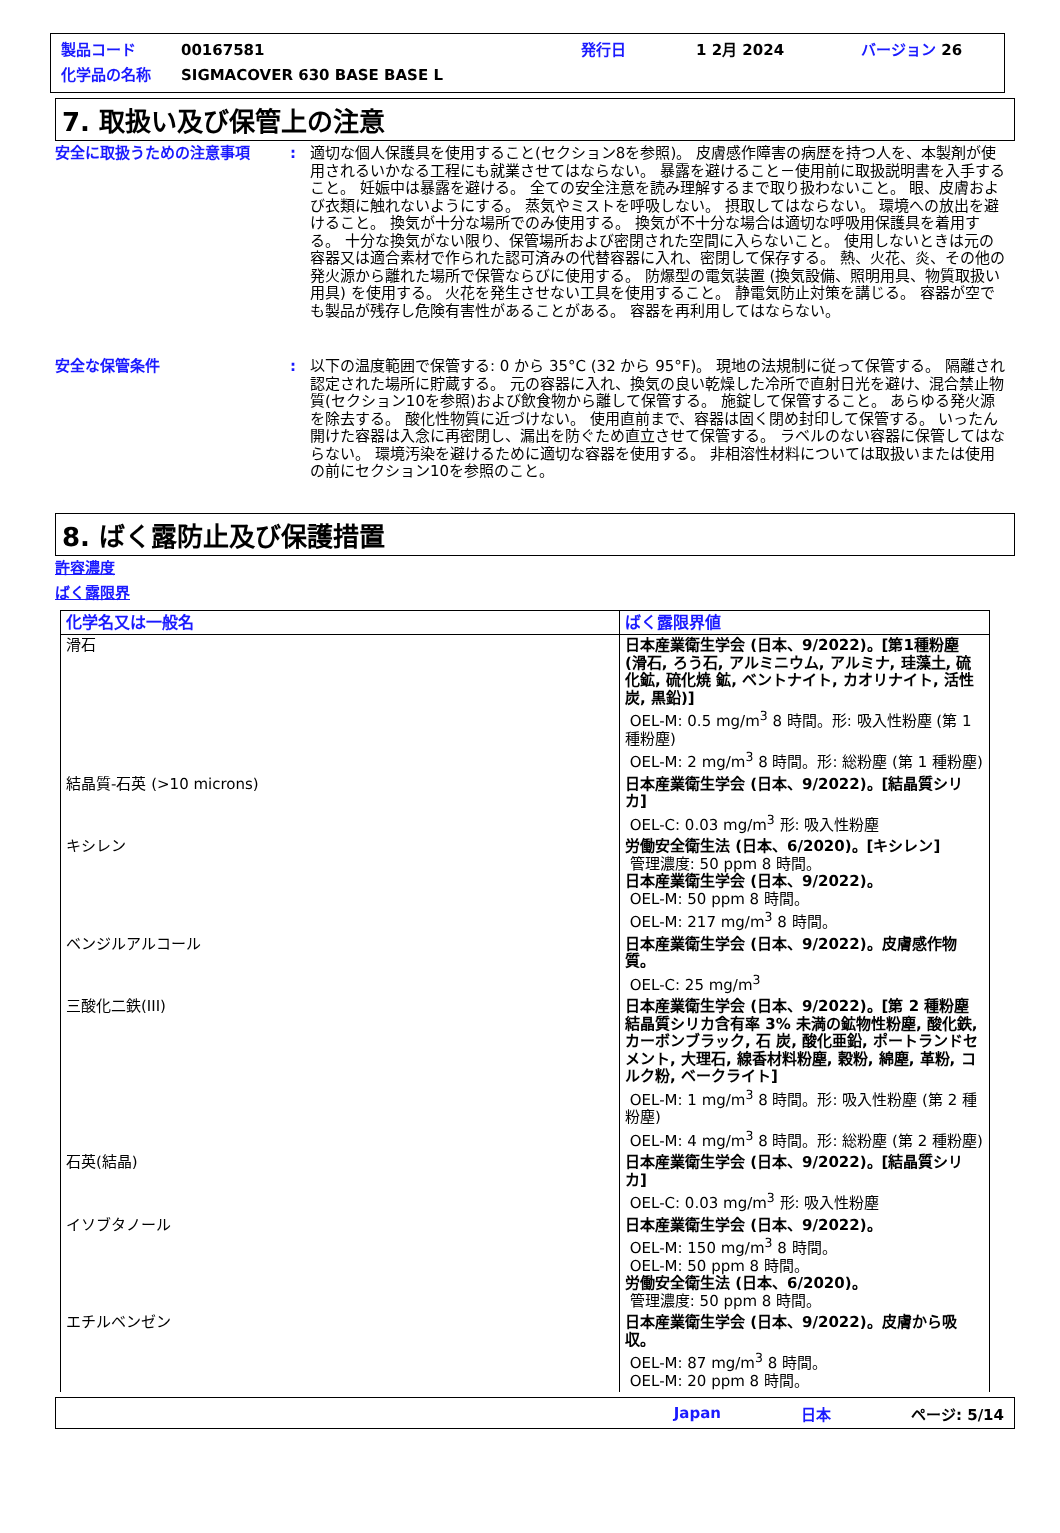製品コード 00167581 発行日 1 2月 2024 バージョン 26
化学品の名称 SIGMACOVER 630 BASE BASE L
7. 取扱い及び保管上の注意
安全に取扱うための注意事項 : 適切な個人保護具を使用すること(セクション8を参照)。 皮膚感作障害の病歴を持つ人を、本製剤が使用されるいかなる工程にも就業させてはならない。 暴露を避けること－使用前に取扱説明書を入手すること。 妊娠中は暴露を避ける。 全ての安全注意を読み理解するまで取り扱わないこと。 眼、皮膚および衣類に触れないようにする。 蒸気やミストを呼吸しない。 摂取してはならない。 環境への放出を避けること。 換気が十分な場所でのみ使用する。 換気が不十分な場合は適切な呼吸用保護具を着用する。 十分な換気がない限り、保管場所および密閉された空間に入らないこと。 使用しないときは元の容器又は適合素材で作られた認可済みの代替容器に入れ、密閉して保存する。 熱、火花、炎、その他の発火源から離れた場所で保管ならびに使用する。 防爆型の電気装置 (換気設備、照明用具、物質取扱い用具) を使用する。 火花を発生させない工具を使用すること。 静電気防止対策を講じる。 容器が空でも製品が残存し危険有害性があることがある。 容器を再利用してはならない。
安全な保管条件 : 以下の温度範囲で保管する: 0 から 35°C (32 から 95°F)。 現地の法規制に従って保管する。 隔離され認定された場所に貯蔵する。 元の容器に入れ、換気の良い乾燥した冷所で直射日光を避け、混合禁止物質(セクション10を参照)および飲食物から離して保管する。 施錠して保管すること。 あらゆる発火源を除去する。 酸化性物質に近づけない。 使用直前まで、容器は固く閉め封印して保管する。 いったん開けた容器は入念に再密閉し、漏出を防ぐため直立させて保管する。 ラベルのない容器に保管してはならない。 環境汚染を避けるために適切な容器を使用する。 非相溶性材料については取扱いまたは使用の前にセクション10を参照のこと。
8. ばく露防止及び保護措置
許容濃度
ばく露限界
| 化学名又は一般名 | ばく露限界値 |
| --- | --- |
| 滑石 | 日本産業衛生学会 (日本、9/2022)。[第1種粉塵 (滑石, ろう石, アルミニウム, アルミナ, 珪藻土, 硫化鉱, 硫化焼 鉱, ベントナイト, カオリナイト, 活性炭, 黒鉛)] OEL-M: 0.5 mg/m<sup>3</sup> 8 時間。形: 吸入性粉塵 (第 1 種粉塵) OEL-M: 2 mg/m<sup>3</sup> 8 時間。形: 総粉塵 (第 1 種粉塵) |
| 結晶質-石英 (>10 microns) | 日本産業衛生学会 (日本、9/2022)。[結晶質シリカ] OEL-C: 0.03 mg/m<sup>3</sup> 形: 吸入性粉塵 |
| キシレン | 労働安全衛生法 (日本、6/2020)。[キシレン] 管理濃度: 50 ppm 8 時間。 日本産業衛生学会 (日本、9/2022)。 OEL-M: 50 ppm 8 時間。 OEL-M: 217 mg/m<sup>3</sup> 8 時間。 |
| ベンジルアルコール | 日本産業衛生学会 (日本、9/2022)。皮膚感作物質。 OEL-C: 25 mg/m<sup>3</sup> |
| 三酸化二鉄(III) | 日本産業衛生学会 (日本、9/2022)。[第 2 種粉塵 結晶質シリカ含有率 3% 未満の鉱物性粉塵, 酸化鉄, カーボンブラック, 石 炭, 酸化亜鉛, ポートランドセメント, 大理石, 線香材料粉塵, 穀粉, 綿塵, 革粉, コルク粉, ベークライト] OEL-M: 1 mg/m<sup>3</sup> 8 時間。形: 吸入性粉塵 (第 2 種粉塵) OEL-M: 4 mg/m<sup>3</sup> 8 時間。形: 総粉塵 (第 2 種粉塵) |
| 石英(結晶) | 日本産業衛生学会 (日本、9/2022)。[結晶質シリカ] OEL-C: 0.03 mg/m<sup>3</sup> 形: 吸入性粉塵 |
| イソブタノール | 日本産業衛生学会 (日本、9/2022)。 OEL-M: 150 mg/m<sup>3</sup> 8 時間。 OEL-M: 50 ppm 8 時間。 労働安全衛生法 (日本、6/2020)。 管理濃度: 50 ppm 8 時間。 |
| エチルベンゼン | 日本産業衛生学会 (日本、9/2022)。皮膚から吸収。 OEL-M: 87 mg/m<sup>3</sup> 8 時間。 OEL-M: 20 ppm 8 時間。 |
Japan 日本 ページ: 5/14